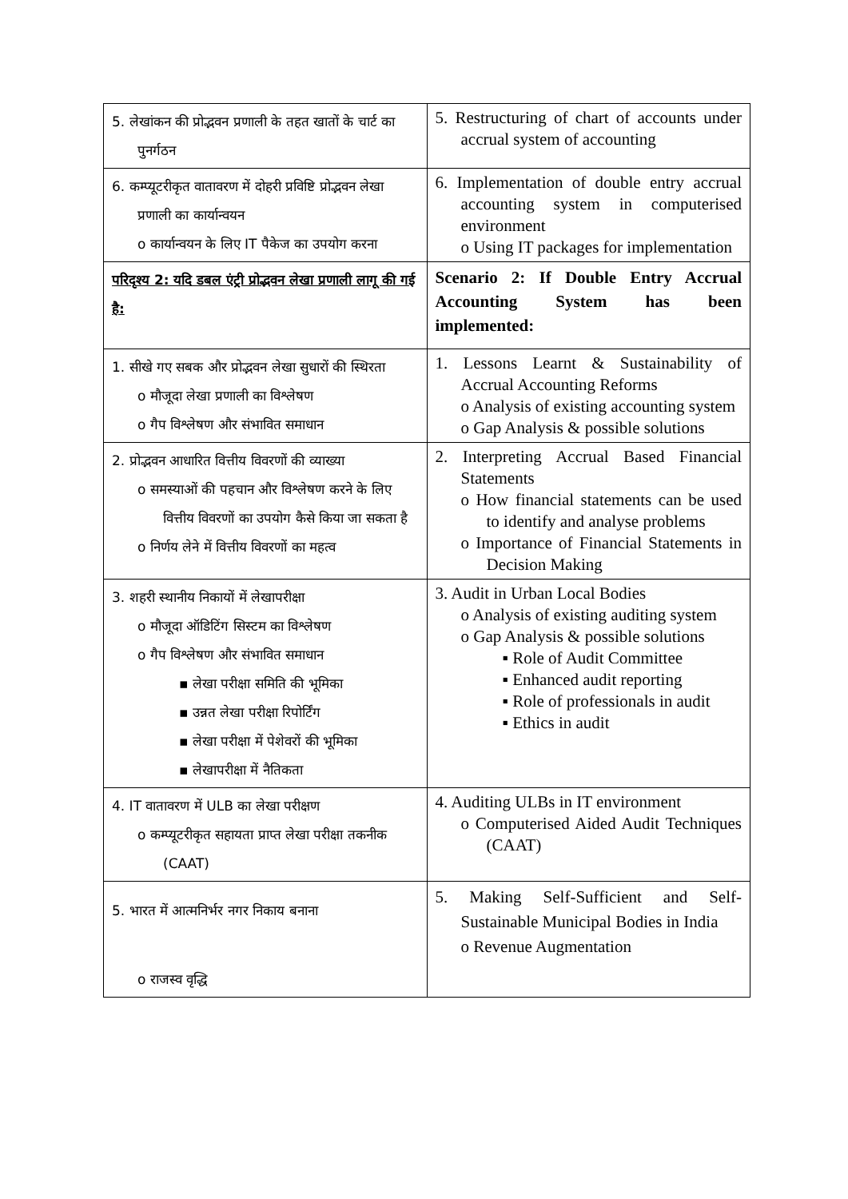| 5. लेखांकन की प्रोद्भवन प्रणाली के तहत खातों के चार्ट का पुनर्गठन | 5. Restructuring of chart of accounts under accrual system of accounting |
| 6. कम्प्यूटरीकृत वातावरण में दोहरी प्रविष्टि प्रोद्भवन लेखा प्रणाली का कार्यान्वयन o कार्यान्वयन के लिए IT पैकेज का उपयोग करना | 6. Implementation of double entry accrual accounting system in computerised environment o Using IT packages for implementation |
| परिदृश्य 2: यदि डबल एंट्री प्रोद्भवन लेखा प्रणाली लागू की गई है: | Scenario 2: If Double Entry Accrual Accounting System has been implemented: |
| 1. सीखे गए सबक और प्रोद्भवन लेखा सुधारों की स्थिरता o मौजूदा लेखा प्रणाली का विश्लेषण o गैप विश्लेषण और संभावित समाधान | 1. Lessons Learnt & Sustainability of Accrual Accounting Reforms o Analysis of existing accounting system o Gap Analysis & possible solutions |
| 2. प्रोद्भवन आधारित वित्तीय विवरणों की व्याख्या o समस्याओं की पहचान और विश्लेषण करने के लिए वित्तीय विवरणों का उपयोग कैसे किया जा सकता है o निर्णय लेने में वित्तीय विवरणों का महत्व | 2. Interpreting Accrual Based Financial Statements o How financial statements can be used to identify and analyse problems o Importance of Financial Statements in Decision Making |
| 3. शहरी स्थानीय निकायों में लेखापरीक्षा o मौजूदा ऑडिटिंग सिस्टम का विश्लेषण o गैप विश्लेषण और संभावित समाधान ▪ लेखा परीक्षा समिति की भूमिका ▪ उन्नत लेखा परीक्षा रिपोर्टिंग ▪ लेखा परीक्षा में पेशेवरों की भूमिका ▪ लेखापरीक्षा में नैतिकता | 3. Audit in Urban Local Bodies o Analysis of existing auditing system o Gap Analysis & possible solutions ▪ Role of Audit Committee ▪ Enhanced audit reporting ▪ Role of professionals in audit ▪ Ethics in audit |
| 4. IT वातावरण में ULB का लेखा परीक्षण o कम्प्यूटरीकृत सहायता प्राप्त लेखा परीक्षा तकनीक (CAAT) | 4. Auditing ULBs in IT environment o Computerised Aided Audit Techniques (CAAT) |
| 5. भारत में आत्मनिर्भर नगर निकाय बनाना o राजस्व वृद्धि | 5. Making Self-Sufficient and Self-Sustainable Municipal Bodies in India o Revenue Augmentation |